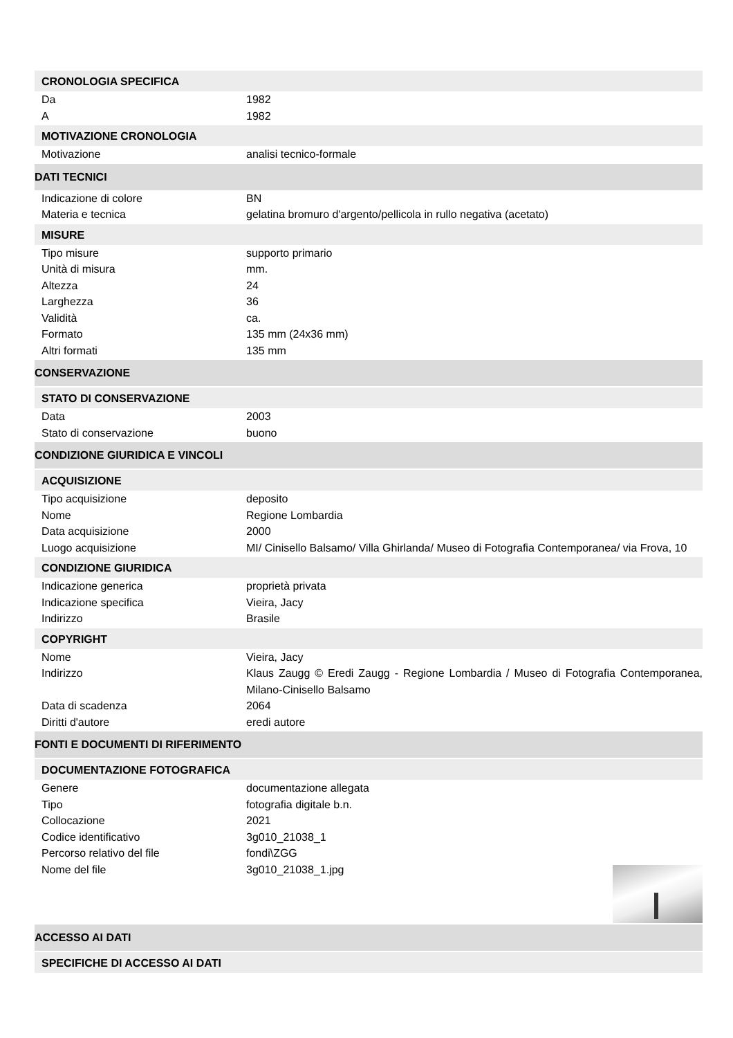CRONOLOGIA SPECIFICA
Da 1982
A 1982
MOTIVAZIONE CRONOLOGIA
Motivazione analisi tecnico-formale
DATI TECNICI
Indicazione di colore BN
Materia e tecnica gelatina bromuro d'argento/pellicola in rullo negativa (acetato)
MISURE
Tipo misure supporto primario
Unità di misura mm.
Altezza 24
Larghezza 36
Validità ca.
Formato 135 mm (24x36 mm)
Altri formati 135 mm
CONSERVAZIONE
STATO DI CONSERVAZIONE
Data 2003
Stato di conservazione buono
CONDIZIONE GIURIDICA E VINCOLI
ACQUISIZIONE
Tipo acquisizione deposito
Nome Regione Lombardia
Data acquisizione 2000
Luogo acquisizione MI/ Cinisello Balsamo/ Villa Ghirlanda/ Museo di Fotografia Contemporanea/ via Frova, 10
CONDIZIONE GIURIDICA
Indicazione generica proprietà privata
Indicazione specifica Vieira, Jacy
Indirizzo Brasile
COPYRIGHT
Nome Vieira, Jacy
Indirizzo Klaus Zaugg © Eredi Zaugg - Regione Lombardia / Museo di Fotografia Contemporanea, Milano-Cinisello Balsamo
Data di scadenza 2064
Diritti d'autore eredi autore
FONTI E DOCUMENTI DI RIFERIMENTO
DOCUMENTAZIONE FOTOGRAFICA
Genere documentazione allegata
Tipo fotografia digitale b.n.
Collocazione 2021
Codice identificativo 3g010_21038_1
Percorso relativo del file fondi\ZGG
Nome del file 3g010_21038_1.jpg
ACCESSO AI DATI
SPECIFICHE DI ACCESSO AI DATI